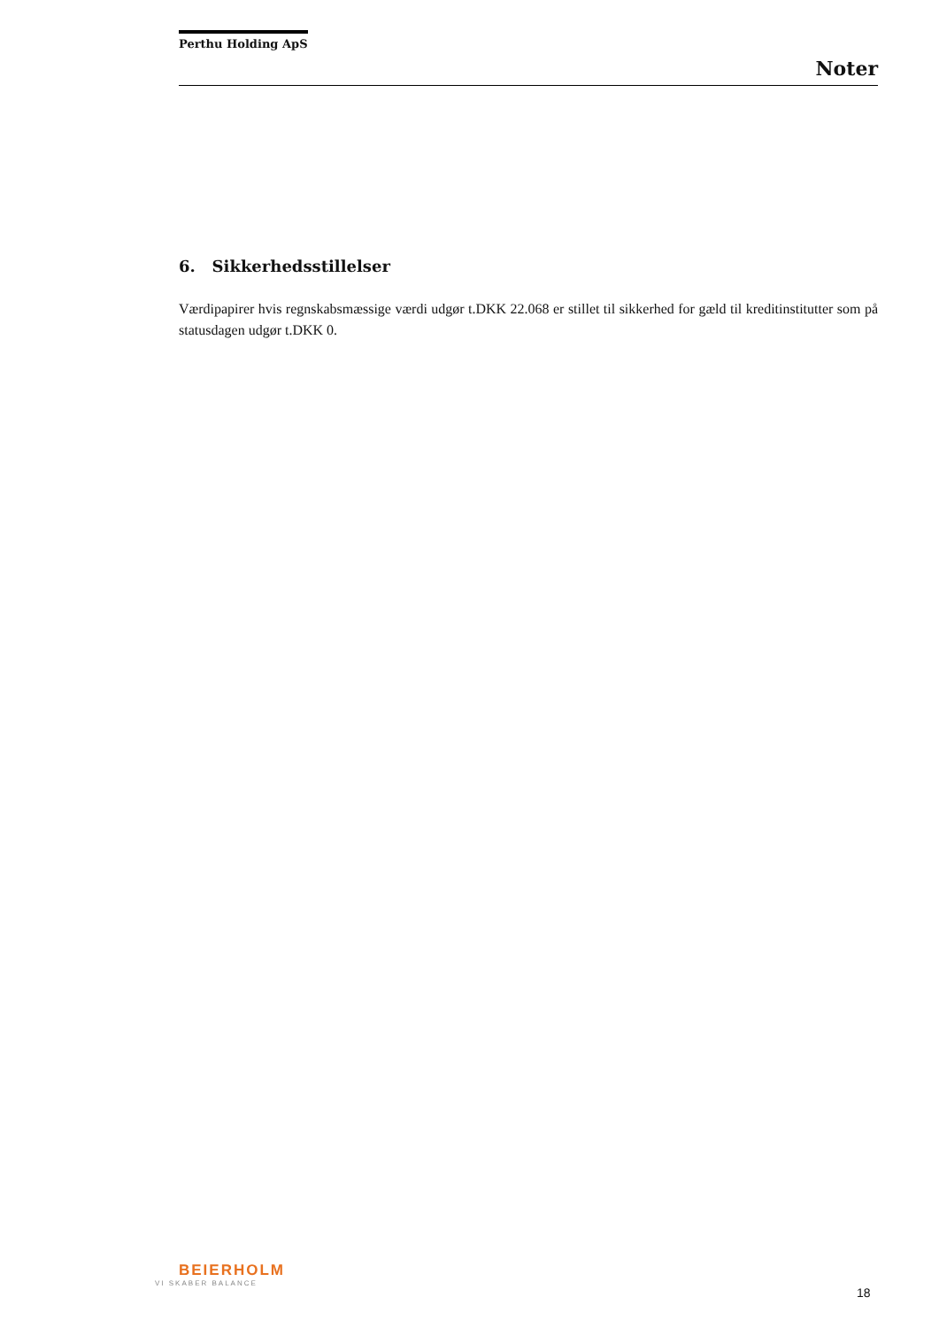Perthu Holding ApS
Noter
6. Sikkerhedsstillelser
Værdipapirer hvis regnskabsmæssige værdi udgør t.DKK 22.068 er stillet til sikkerhed for gæld til kreditinstitutter som på statusdagen udgør t.DKK 0.
BEIERHOLM
VI SKABER BALANCE
18